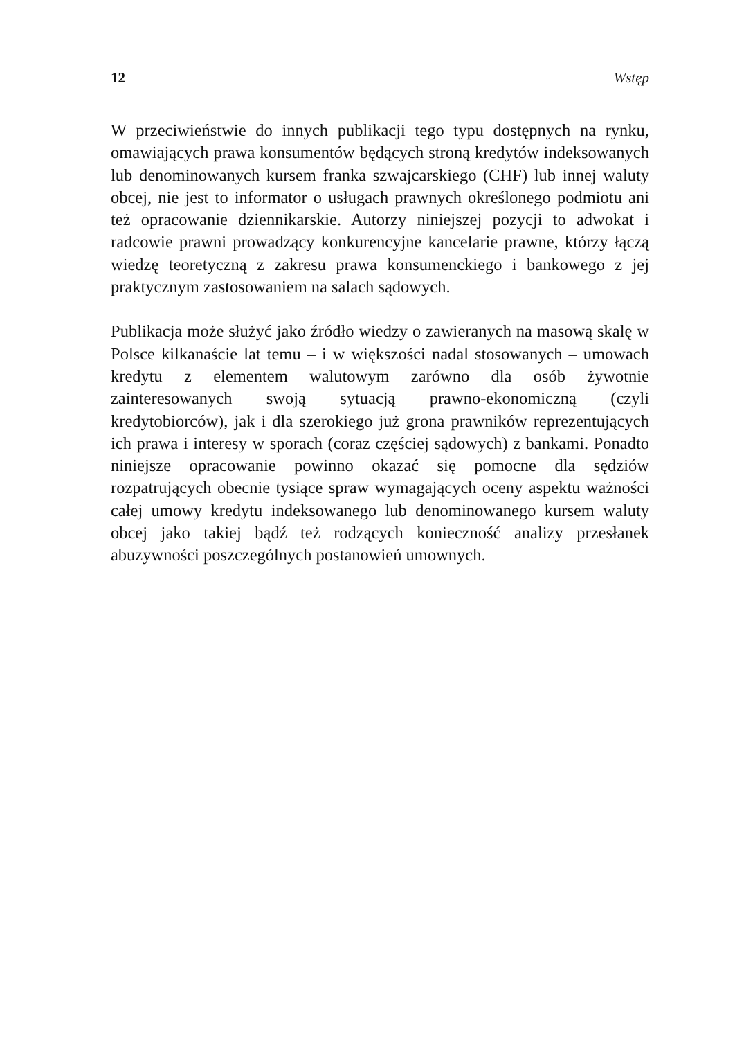12 Wstęp
W przeciwieństwie do innych publikacji tego typu dostępnych na rynku, omawiających prawa konsumentów będących stroną kredytów indeksowanych lub denominowanych kursem franka szwajcarskiego (CHF) lub innej waluty obcej, nie jest to informator o usługach prawnych określonego podmiotu ani też opracowanie dziennikarskie. Autorzy niniejszej pozycji to adwokat i radcowie prawni prowadzący konkurencyjne kancelarie prawne, którzy łączą wiedzę teoretyczną z zakresu prawa konsumenckiego i bankowego z jej praktycznym zastosowaniem na salach sądowych.
Publikacja może służyć jako źródło wiedzy o zawieranych na masową skalę w Polsce kilkanaście lat temu – i w większości nadal stosowanych – umowach kredytu z elementem walutowym zarówno dla osób żywotnie zainteresowanych swoją sytuacją prawno-ekonomiczną (czyli kredytobiorców), jak i dla szerokiego już grona prawników reprezentujących ich prawa i interesy w sporach (coraz częściej sądowych) z bankami. Ponadto niniejsze opracowanie powinno okazać się pomocne dla sędziów rozpatrujących obecnie tysiące spraw wymagających oceny aspektu ważności całej umowy kredytu indeksowanego lub denominowanego kursem waluty obcej jako takiej bądź też rodzących konieczność analizy przesłanek abuzywności poszczególnych postanowień umownych.